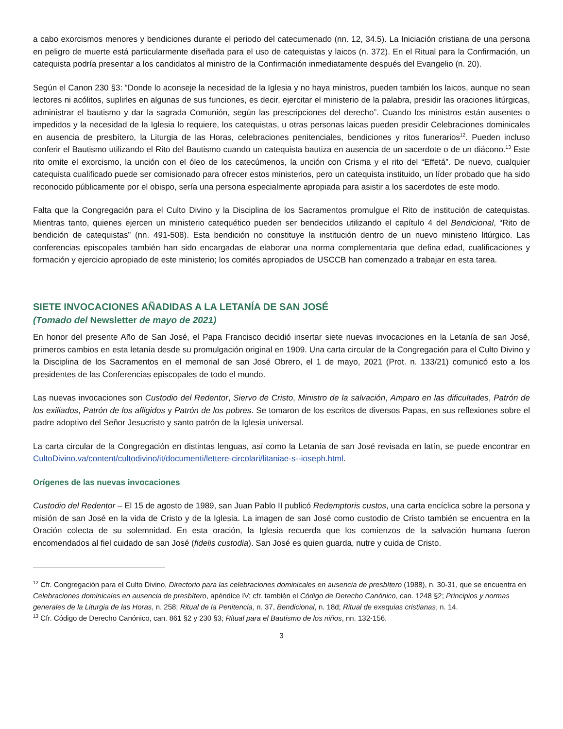a cabo exorcismos menores y bendiciones durante el periodo del catecumenado (nn. 12, 34.5). La Iniciación cristiana de una persona en peligro de muerte está particularmente diseñada para el uso de catequistas y laicos (n. 372). En el Ritual para la Confirmación, un catequista podría presentar a los candidatos al ministro de la Confirmación inmediatamente después del Evangelio (n. 20).
Según el Canon 230 §3: “Donde lo aconseje la necesidad de la Iglesia y no haya ministros, pueden también los laicos, aunque no sean lectores ni acólitos, suplirles en algunas de sus funciones, es decir, ejercitar el ministerio de la palabra, presidir las oraciones litúrgicas, administrar el bautismo y dar la sagrada Comunión, según las prescripciones del derecho”. Cuando los ministros están ausentes o impedidos y la necesidad de la Iglesia lo requiere, los catequistas, u otras personas laicas pueden presidir Celebraciones dominicales en ausencia de presbítero, la Liturgia de las Horas, celebraciones penitenciales, bendiciones y ritos funerarios<sup>12</sup>. Pueden incluso conferir el Bautismo utilizando el Rito del Bautismo cuando un catequista bautiza en ausencia de un sacerdote o de un diácono.<sup>13</sup> Este rito omite el exorcismo, la unción con el óleo de los catecúmenos, la unción con Crisma y el rito del “Effetá”. De nuevo, cualquier catequista cualificado puede ser comisionado para ofrecer estos ministerios, pero un catequista instituido, un líder probado que ha sido reconocido públicamente por el obispo, sería una persona especialmente apropiada para asistir a los sacerdotes de este modo.
Falta que la Congregación para el Culto Divino y la Disciplina de los Sacramentos promulgue el Rito de institución de catequistas. Mientras tanto, quienes ejercen un ministerio catequético pueden ser bendecidos utilizando el capítulo 4 del Bendicional, “Rito de bendición de catequistas” (nn. 491-508). Esta bendición no constituye la institución dentro de un nuevo ministerio litúrgico. Las conferencias episcopales también han sido encargadas de elaborar una norma complementaria que defina edad, cualificaciones y formación y ejercicio apropiado de este ministerio; los comités apropiados de USCCB han comenzado a trabajar en esta tarea.
SIETE INVOCACIONES AÑADIDAS A LA LETANÍA DE SAN JOSÉ
(Tomado del Newsletter de mayo de 2021)
En honor del presente Año de San José, el Papa Francisco decidió insertar siete nuevas invocaciones en la Letanía de san José, primeros cambios en esta letanía desde su promulgación original en 1909. Una carta circular de la Congregación para el Culto Divino y la Disciplina de los Sacramentos en el memorial de san José Obrero, el 1 de mayo, 2021 (Prot. n. 133/21) comunicó esto a los presidentes de las Conferencias episcopales de todo el mundo.
Las nuevas invocaciones son Custodio del Redentor, Siervo de Cristo, Ministro de la salvación, Amparo en las dificultades, Patrón de los exiliados, Patrón de los afligidos y Patrón de los pobres. Se tomaron de los escritos de diversos Papas, en sus reflexiones sobre el padre adoptivo del Señor Jesucristo y santo patrón de la Iglesia universal.
La carta circular de la Congregación en distintas lenguas, así como la Letanía de san José revisada en latín, se puede encontrar en CultoDivino.va/content/cultodivino/it/documenti/lettere-circolari/litaniae-s--ioseph.html.
Orígenes de las nuevas invocaciones
Custodio del Redentor – El 15 de agosto de 1989, san Juan Pablo II publicó Redemptoris custos, una carta encíclica sobre la persona y misión de san José en la vida de Cristo y de la Iglesia. La imagen de san José como custodio de Cristo también se encuentra en la Oración colecta de su solemnidad. En esta oración, la Iglesia recuerda que los comienzos de la salvación humana fueron encomendados al fiel cuidado de san José (fidelis custodia). San José es quien guarda, nutre y cuida de Cristo.
<sup>12</sup> Cfr. Congregación para el Culto Divino, Directorio para las celebraciones dominicales en ausencia de presbítero (1988), n. 30-31, que se encuentra en Celebraciones dominicales en ausencia de presbítero, apéndice IV; cfr. también el Código de Derecho Canónico, can. 1248 §2; Principios y normas generales de la Liturgia de las Horas, n. 258; Ritual de la Penitencia, n. 37, Bendicional, n. 18d; Ritual de exequias cristianas, n. 14.
<sup>13</sup> Cfr. Código de Derecho Canónico, can. 861 §2 y 230 §3; Ritual para el Bautismo de los niños, nn. 132-156.
3